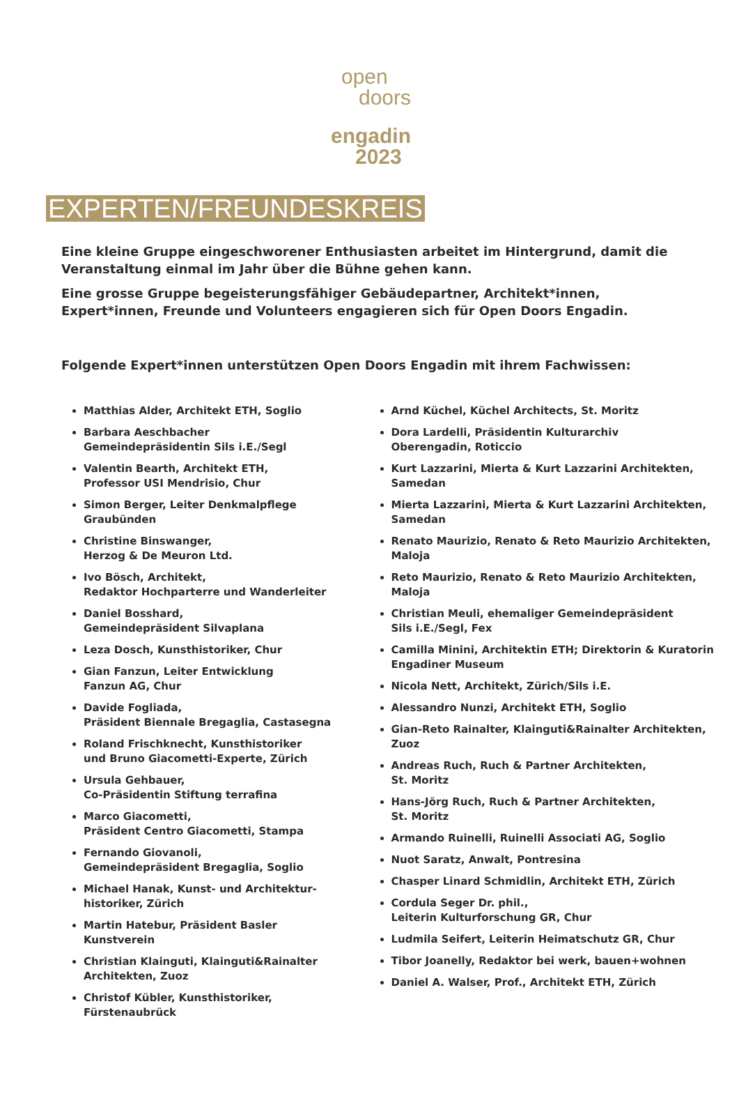open
doors
engadin
2023
EXPERTEN/FREUNDESKREIS
Eine kleine Gruppe eingeschworener Enthusiasten arbeitet im Hintergrund, damit die Veranstaltung einmal im Jahr über die Bühne gehen kann.
Eine grosse Gruppe begeisterungsfähiger Gebäudepartner, Architekt*innen, Expert*innen, Freunde und Volunteers engagieren sich für Open Doors Engadin.
Folgende Expert*innen unterstützen Open Doors Engadin mit ihrem Fachwissen:
Matthias Alder, Architekt ETH, Soglio
Barbara Aeschbacher
Gemeindepräsidentin Sils i.E./Segl
Valentin Bearth, Architekt ETH,
Professor USI Mendrisio, Chur
Simon Berger, Leiter Denkmalpflege
Graubünden
Christine Binswanger,
Herzog & De Meuron Ltd.
Ivo Bösch, Architekt,
Redaktor Hochparterre und Wanderleiter
Daniel Bosshard,
Gemeindepräsident Silvaplana
Leza Dosch, Kunsthistoriker, Chur
Gian Fanzun, Leiter Entwicklung
Fanzun AG, Chur
Davide Fogliada,
Präsident Biennale Bregaglia, Castasegna
Roland Frischknecht, Kunsthistoriker
und Bruno Giacometti-Experte, Zürich
Ursula Gehbauer,
Co-Präsidentin Stiftung terrafina
Marco Giacometti,
Präsident Centro Giacometti, Stampa
Fernando Giovanoli,
Gemeindepräsident Bregaglia, Soglio
Michael Hanak, Kunst- und Architektur-
historiker, Zürich
Martin Hatebur, Präsident Basler
Kunstverein
Christian Klainguti, Klainguti&Rainalter
Architekten, Zuoz
Christof Kübler, Kunsthistoriker,
Fürstenaubrück
Arnd Küchel, Küchel Architects, St. Moritz
Dora Lardelli, Präsidentin Kulturarchiv
Oberengadin, Roticcio
Kurt Lazzarini, Mierta & Kurt Lazzarini Architekten,
Samedan
Mierta Lazzarini, Mierta & Kurt Lazzarini Architekten,
Samedan
Renato Maurizio, Renato & Reto Maurizio Architekten,
Maloja
Reto Maurizio, Renato & Reto Maurizio Architekten,
Maloja
Christian Meuli, ehemaliger Gemeindepräsident
Sils i.E./Segl, Fex
Camilla Minini, Architektin ETH; Direktorin & Kuratorin
Engadiner Museum
Nicola Nett, Architekt, Zürich/Sils i.E.
Alessandro Nunzi, Architekt ETH, Soglio
Gian-Reto Rainalter, Klainguti&Rainalter Architekten,
Zuoz
Andreas Ruch, Ruch & Partner Architekten,
St. Moritz
Hans-Jörg Ruch, Ruch & Partner Architekten,
St. Moritz
Armando Ruinelli, Ruinelli Associati AG, Soglio
Nuot Saratz, Anwalt, Pontresina
Chasper Linard Schmidlin, Architekt ETH, Zürich
Cordula Seger Dr. phil.,
Leiterin Kulturforschung GR, Chur
Ludmila Seifert, Leiterin Heimatschutz GR, Chur
Tibor Joanelly, Redaktor bei werk, bauen+wohnen
Daniel A. Walser, Prof., Architekt ETH, Zürich